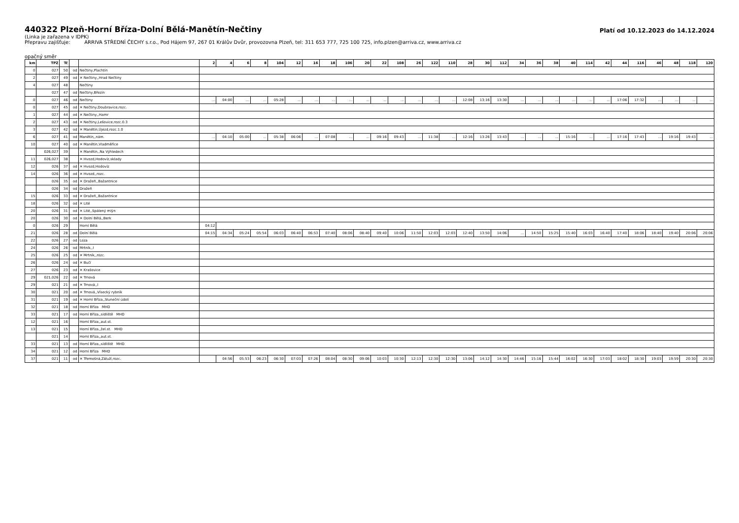440322 Plzeň-Horní Bříza-Dolní Bělá-Manětín-Nečtiny
Platí od 10.12.2023 do 14.12.2024
(Linka je zařazena v IDPK)
Přepravu zajišťuje: ARRIVA STŘEDNÍ ČECHY s.r.o., Pod Hájem 97, 267 01 Králův Dvůr, provozovna Plzeň, tel: 311 653 777, 725 100 725, info.plzen@arriva.cz, www.arriva.cz
opačný směr
| km | TPZ | Tč | | | 2 | 4 | 6 | 8 | 104 | 12 | 16 | 18 | 106 | 20 | 22 | 108 | 26 | 122 | 110 | 28 | 30 | 112 | 34 | 36 | 38 | 40 | 114 | 42 | 44 | 116 | 46 | 48 | 118 | 120 |
| --- | --- | --- | --- | --- | --- | --- | --- | --- | --- | --- | --- | --- | --- | --- | --- | --- | --- | --- | --- | --- | --- | --- | --- | --- | --- | --- | --- | --- | --- | --- | --- | --- | --- | --- |
| 0 | 027 | 50 | od | Nečtiny,Plachtín | | | | | | | | | | | | | | | | | | | | | | | | | | | | | | |
| 2 | 027 | 49 | od | ✕ Nečtiny,,Hrad Nečtiny | | | | | | | | | | | | | | | | | | | | | | | | | | | | | | |
| 4 | 027 | 48 | | Nečtiny | | | | | | | | | | | | | | | | | | | | | | | | | | | | | | |
| | 027 | 47 | od | Nečtiny,Březín | | | | | | | | | | | | | | | | | | | | | | | | | | | | | | |
| 0 | 027 | 46 | od | Nečtiny | ... | 04:00 | ... | ... | 05:28 | ... | ... | ... | ... | ... | ... | ... | ... | ... | ... | 12:08 | 13:16 | 13:30 | ... | ... | ... | ... | ... | ... | 17:06 | 17:32 | ... | ... | ... | ... |
| 0 | 027 | 45 | od | ✕ Nečtiny,Doubravice,rozc. | | | | | | | | | | | | | | | | | | | | | | | | | | | | | | |
| 1 | 027 | 44 | od | ✕ Nečtiny,,Hamr | | | | | | | | | | | | | | | | | | | | | | | | | | | | | | |
| 2 | 027 | 43 | od | ✕ Nečtiny,Lešovice,rozc.0.3 | | | | | | | | | | | | | | | | | | | | | | | | | | | | | | |
| 3 | 027 | 42 | od | ✕ Manětín,Újezd,rozc.1.0 | | | | | | | | | | | | | | | | | | | | | | | | | | | | | | |
| 6 | 027 | 41 | od | Manětín,,nám. | ... | 04:10 | 05:00 | ... | 05:38 | 06:06 | ... | 07:08 | ... | ... | 09:16 | 09:43 | ... | 11:38 | ... | 12:16 | 13:26 | 13:43 | ... | ... | ... | 15:16 | ... | ... | 17:16 | 17:43 | ... | 19:16 | 19:43 | ... |
| 10 | 027 | 40 | od | ✕ Manětín,Vladměřice | | | | | | | | | | | | | | | | | | | | | | | | | | | | | | |
| | 026,027 | 39 | | ✕ Manětín,,Na Výhledech | | | | | | | | | | | | | | | | | | | | | | | | | | | | | | |
| 11 | 026,027 | 38 | | ✕ Hvozd,Hodovíz,sklady | | | | | | | | | | | | | | | | | | | | | | | | | | | | | | |
| 12 | 026 | 37 | od | ✕ Hvozd,Hodovíz | | | | | | | | | | | | | | | | | | | | | | | | | | | | | | |
| 14 | 026 | 36 | od | ✕ Hvozd,,rozc. | | | | | | | | | | | | | | | | | | | | | | | | | | | | | | |
| | 026 | 35 | od | ✕ Dražeň,,Bažantnice | | | | | | | | | | | | | | | | | | | | | | | | | | | | | | |
| | 026 | 34 | od | Dražeň | | | | | | | | | | | | | | | | | | | | | | | | | | | | | | |
| 15 | 026 | 33 | od | ✕ Dražeň,,Bažantnice | | | | | | | | | | | | | | | | | | | | | | | | | | | | | | |
| 18 | 026 | 32 | od | ✕ Lité | | | | | | | | | | | | | | | | | | | | | | | | | | | | | | |
| 20 | 026 | 31 | od | ✕ Lité,,Spálený mlýn | | | | | | | | | | | | | | | | | | | | | | | | | | | | | | |
| 20 | 026 | 30 | od | ✕ Dolní Bělá,,Berk | | | | | | | | | | | | | | | | | | | | | | | | | | | | | | |
| 0 | 026 | 29 | | Horní Bělá | 04:12 | | | | | | | | | | | | | | | | | | | | | | | | | | | | | |
| 21 | 026 | 28 | od | Dolní Bělá | 04:15 | 04:34 | 05:24 | 05:54 | 06:03 | 06:40 | 06:53 | 07:40 | 08:06 | 08:40 | 09:40 | 10:06 | 11:50 | 12:03 | 12:03 | 12:40 | 13:50 | 14:06 | ... | 14:50 | 15:25 | 15:40 | 16:03 | 16:40 | 17:40 | 18:06 | 18:40 | 19:40 | 20:06 | 20:06 |
| 22 | 026 | 27 | od | Loza | | | | | | | | | | | | | | | | | | | | | | | | | | | | | | |
| 24 | 026 | 26 | od | Mrtník,,I | | | | | | | | | | | | | | | | | | | | | | | | | | | | | | |
| 25 | 026 | 25 | od | ✕ Mrtník,,rozc. | | | | | | | | | | | | | | | | | | | | | | | | | | | | | | |
| 26 | 026 | 24 | od | ✕ Bučí | | | | | | | | | | | | | | | | | | | | | | | | | | | | | | |
| 27 | 026 | 23 | od | ✕ Krašovice | | | | | | | | | | | | | | | | | | | | | | | | | | | | | | |
| 29 | 021,026 | 22 | od | ✕ Trnová | | | | | | | | | | | | | | | | | | | | | | | | | | | | | | |
| 29 | 021 | 21 | od | ✕ Trnová,,I | | | | | | | | | | | | | | | | | | | | | | | | | | | | | | |
| 30 | 021 | 20 | od | ✕ Trnová,,Vísecký rybník | | | | | | | | | | | | | | | | | | | | | | | | | | | | | | |
| 31 | 021 | 19 | od | ✕ Horní Bříza,,Sluneční údolí | | | | | | | | | | | | | | | | | | | | | | | | | | | | | | |
| 32 | 021 | 18 | od | Horní Bříza MHD | | | | | | | | | | | | | | | | | | | | | | | | | | | | | | |
| 33 | 021 | 17 | od | Horní Bříza,,sídliště MHD | | | | | | | | | | | | | | | | | | | | | | | | | | | | | | |
| 12 | 021 | 16 | | Horní Bříza,,aut.st. | | | | | | | | | | | | | | | | | | | | | | | | | | | | | | |
| 13 | 021 | 15 | | Horní Bříza,,žel.st. MHD | | | | | | | | | | | | | | | | | | | | | | | | | | | | | | |
| | 021 | 14 | | Horní Bříza,,aut.st. | | | | | | | | | | | | | | | | | | | | | | | | | | | | | | |
| 33 | 021 | 13 | od | Horní Bříza,,sídliště MHD | | | | | | | | | | | | | | | | | | | | | | | | | | | | | | |
| 34 | 021 | 12 | od | Horní Bříza MHD | | | | | | | | | | | | | | | | | | | | | | | | | | | | | | |
| 37 | 021 | 11 | od | ✕ Třemošná,Záluží,rozc. | | 04:56 | 05:53 | 06:23 | 06:30 | 07:03 | 07:26 | 08:04 | 08:30 | 09:06 | 10:03 | 10:30 | 12:13 | 12:30 | 12:30 | 13:06 | 14:12 | 14:30 | 14:46 | 15:16 | 15:44 | 16:02 | 16:30 | 17:03 | 18:02 | 18:30 | 19:03 | 19:59 | 20:30 | 20:30 |